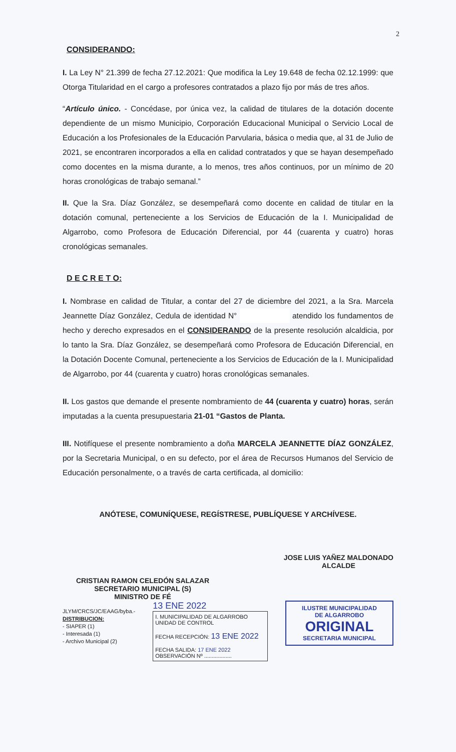2
CONSIDERANDO:
I. La Ley N° 21.399 de fecha 27.12.2021: Que modifica la Ley 19.648 de fecha 02.12.1999: que Otorga Titularidad en el cargo a profesores contratados a plazo fijo por más de tres años.
“Artículo único. - Concédase, por única vez, la calidad de titulares de la dotación docente dependiente de un mismo Municipio, Corporación Educacional Municipal o Servicio Local de Educación a los Profesionales de la Educación Parvularia, básica o media que, al 31 de Julio de 2021, se encontraren incorporados a ella en calidad contratados y que se hayan desempeñado como docentes en la misma durante, a lo menos, tres años continuos, por un mínimo de 20 horas cronológicas de trabajo semanal.”
II. Que la Sra. Díaz González, se desempeñará como docente en calidad de titular en la dotación comunal, perteneciente a los Servicios de Educación de la I. Municipalidad de Algarrobo, como Profesora de Educación Diferencial, por 44 (cuarenta y cuatro) horas cronológicas semanales.
D E C R E T O:
I. Nombrase en calidad de Titular, a contar del 27 de diciembre del 2021, a la Sra. Marcela Jeannette Díaz González, Cedula de identidad N° atendido los fundamentos de hecho y derecho expresados en el CONSIDERANDO de la presente resolución alcaldicia, por lo tanto la Sra. Díaz González, se desempeñará como Profesora de Educación Diferencial, en la Dotación Docente Comunal, perteneciente a los Servicios de Educación de la I. Municipalidad de Algarrobo, por 44 (cuarenta y cuatro) horas cronológicas semanales.
II. Los gastos que demande el presente nombramiento de 44 (cuarenta y cuatro) horas, serán imputadas a la cuenta presupuestaria 21-01 “Gastos de Planta.
III. Notifíquese el presente nombramiento a doña MARCELA JEANNETTE DÍAZ GONZÁLEZ, por la Secretaria Municipal, o en su defecto, por el área de Recursos Humanos del Servicio de Educación personalmente, o a través de carta certificada, al domicilio:
ANÓTESE, COMUNÍQUESE, REGÍSTRESE, PUBLÍQUESE Y ARCHÍVESE.
JOSE LUIS YAÑEZ MALDONADO
ALCALDE
CRISTIAN RAMON CELEDÓN SALAZAR
SECRETARIO MUNICIPAL (S)
MINISTRO DE FÉ
JLYM/CRCS/JC/EAAG/byba.-
DISTRIBUCION:
- SIAPER (1)
- Interesada (1)
- Archivo Municipal (2)
13 ENE 2022
I. MUNICIPALIDAD DE ALGARROBO
UNIDAD DE CONTROL
FECHA RECEPCIÓN: 13 ENE 2022
FECHA SALIDA: 17 ENE 2022
OBSERVACIÓN Nº ..................
ILUSTRE MUNICIPALIDAD
DE ALGARROBO
ORIGINAL
SECRETARIA MUNICIPAL